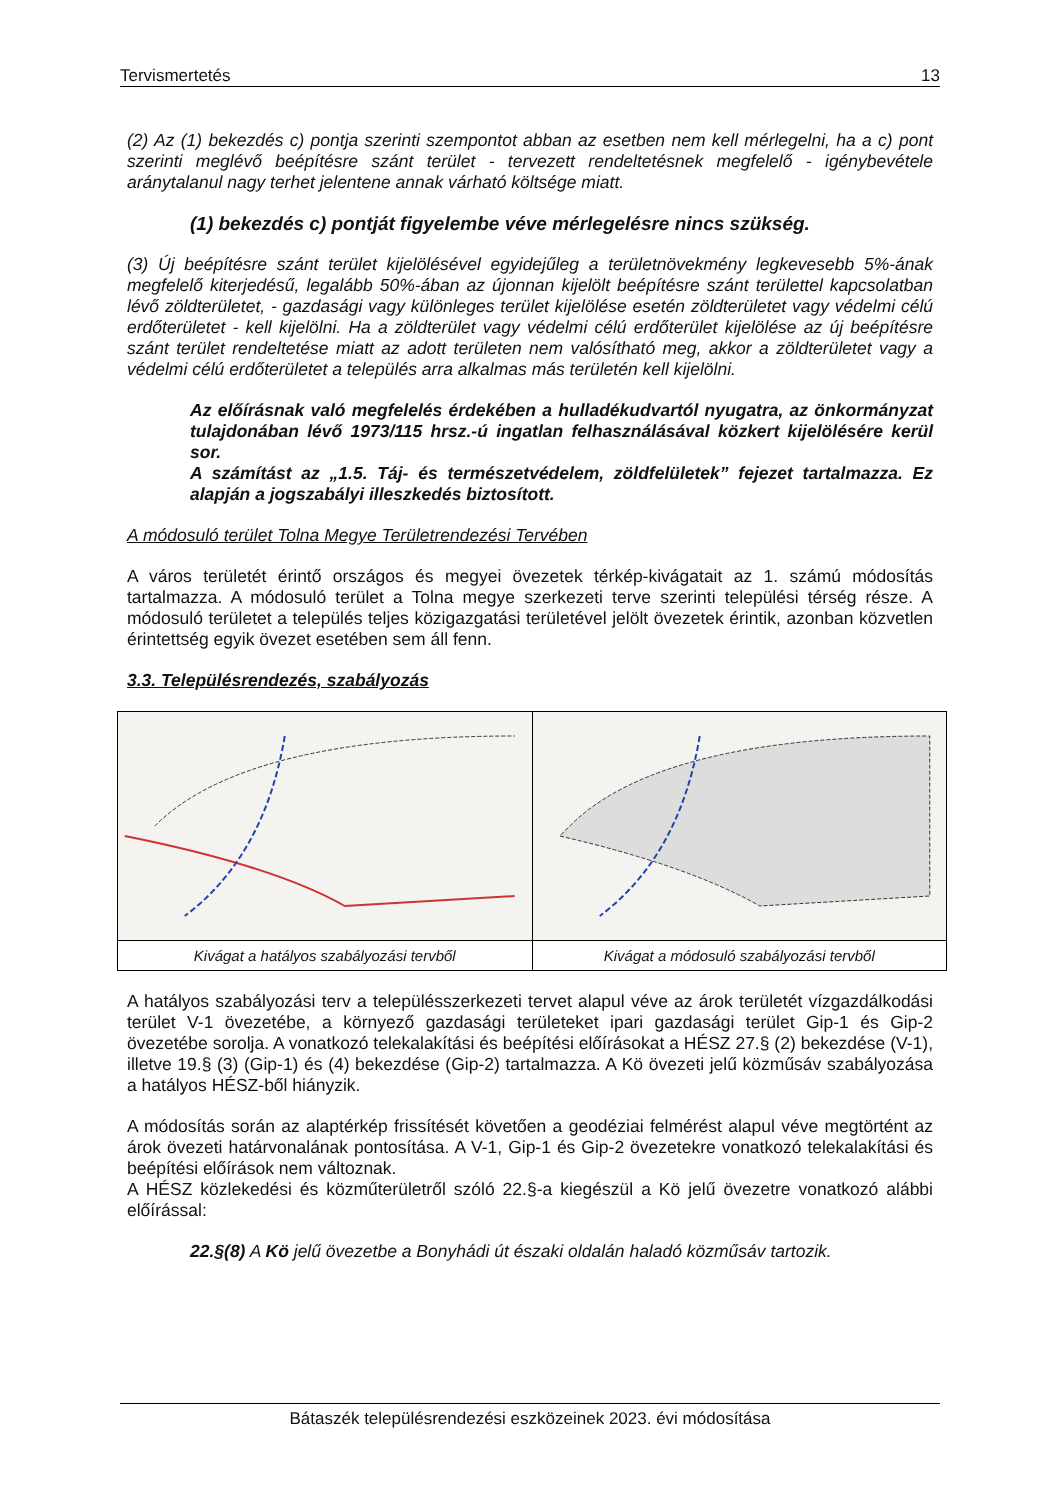Tervismertetés 13
(2) Az (1) bekezdés c) pontja szerinti szempontot abban az esetben nem kell mérlegelni, ha a c) pont szerinti meglévő beépítésre szánt terület - tervezett rendeltetésnek megfelelő - igénybevétele aránytalanul nagy terhet jelentene annak várható költsége miatt.
(1) bekezdés c) pontját figyelembe véve mérlegelésre nincs szükség.
(3) Új beépítésre szánt terület kijelölésével egyidejűleg a területnövekmény legkevesebb 5%-ának megfelelő kiterjedésű, legalább 50%-ában az újonnan kijelölt beépítésre szánt területtel kapcsolatban lévő zöldterületet, - gazdasági vagy különleges terület kijelölése esetén zöldterületet vagy védelmi célú erdőterületet - kell kijelölni. Ha a zöldterület vagy védelmi célú erdőterület kijelölése az új beépítésre szánt terület rendeltetése miatt az adott területen nem valósítható meg, akkor a zöldterületet vagy a védelmi célú erdőterületet a település arra alkalmas más területén kell kijelölni.
Az előírásnak való megfelelés érdekében a hulladékudvartól nyugatra, az önkormányzat tulajdonában lévő 1973/115 hrsz.-ú ingatlan felhasználásával közkert kijelölésére kerül sor.
A számítást az „1.5. Táj- és természetvédelem, zöldfelületek” fejezet tartalmazza. Ez alapján a jogszabályi illeszkedés biztosított.
A módosuló terület Tolna Megye Területrendezési Tervében
A város területét érintő országos és megyei övezetek térkép-kivágatait az 1. számú módosítás tartalmazza. A módosuló terület a Tolna megye szerkezeti terve szerinti települési térség része. A módosuló területet a település teljes közigazgatási területével jelölt övezetek érintik, azonban közvetlen érintettség egyik övezet esetében sem áll fenn.
3.3. Településrendezés, szabályozás
| Kivágat a hatályos szabályozási tervből | Kivágat a módosuló szabályozási tervből |
A hatályos szabályozási terv a településszerkezeti tervet alapul véve az árok területét vízgazdálkodási terület V-1 övezetébe, a környező gazdasági területeket ipari gazdasági terület Gip-1 és Gip-2 övezetébe sorolja. A vonatkozó telekalakítási és beépítési előírásokat a HÉSZ 27.§ (2) bekezdése (V-1), illetve 19.§ (3) (Gip-1) és (4) bekezdése (Gip-2) tartalmazza. A Kö övezeti jelű közműsáv szabályozása a hatályos HÉSZ-ből hiányzik.
A módosítás során az alaptérkép frissítését követően a geodéziai felmérést alapul véve megtörtént az árok övezeti határvonalának pontosítása. A V-1, Gip-1 és Gip-2 övezetekre vonatkozó telekalakítási és beépítési előírások nem változnak.
A HÉSZ közlekedési és közműterületről szóló 22.§-a kiegészül a Kö jelű övezetre vonatkozó alábbi előírással:
22.§(8) A Kö jelű övezetbe a Bonyhádi út északi oldalán haladó közműsáv tartozik.
Bátaszék településrendezési eszközeinek 2023. évi módosítása